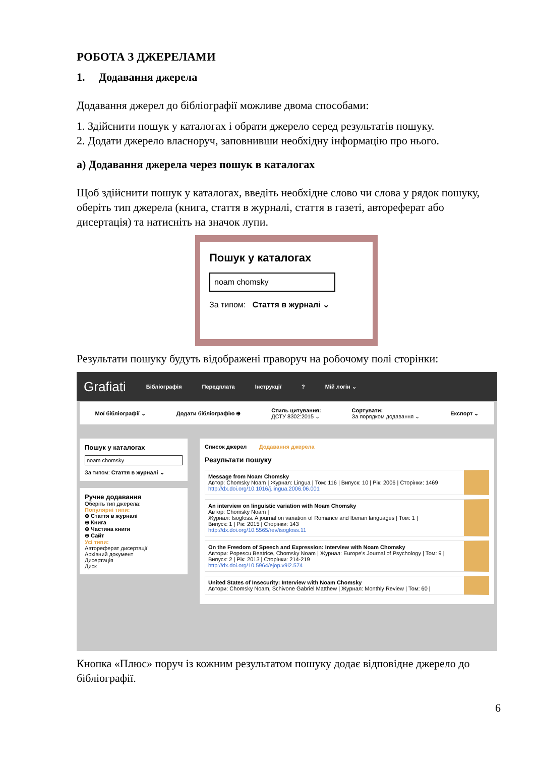РОБОТА З ДЖЕРЕЛАМИ
1. Додавання джерела
Додавання джерел до бібліографії можливе двома способами:
1. Здійснити пошук у каталогах і обрати джерело серед результатів пошуку.
2. Додати джерело власноруч, заповнивши необхідну інформацію про нього.
а) Додавання джерела через пошук в каталогах
Щоб здійснити пошук у каталогах, введіть необхідне слово чи слова у рядок пошуку, оберіть тип джерела (книга, стаття в журналі, стаття в газеті, автореферат або дисертація) та натисніть на значок лупи.
Пошук у каталогах
noam chomsky
За типом: Стаття в журналі ⌄
Результати пошуку будуть відображені праворуч на робочому полі сторінки:
Grafiati Бібліографія Передплата Інструкції? Мій логін ⌄
Мої бібліографії ⌄ Додати бібліографію ⊕ Стиль цитування:
ДСТУ 8302:2015 ⌄ Сортувати:
За порядком додавання ⌄ Експорт ⌄
Пошук у каталогах
noam chomsky
За типом: Стаття в журналі ⌄
Ручне додавання
Оберіть тип джерела:
Популярні типи:
⊕ Стаття в журналі
⊕ Книга
⊕ Частина книги
⊕ Сайт
Усі типи:
Автореферат дисертації
Архівний документ
Дисертація
Диск
Список джерел Додавання джерела
Результати пошуку
Message from Noam Chomsky
Автор: Chomsky Noam | Журнал: Lingua | Том: 116 | Випуск: 10 | Рік: 2006 | Сторінки: 1469
http://dx.doi.org/10.1016/j.lingua.2006.06.001
An interview on linguistic variation with Noam Chomsky
Автор: Chomsky Noam |
Журнал: Isogloss. A journal on variation of Romance and Iberian languages | Том: 1 |
Випуск: 1 | Рік: 2015 | Сторінки: 143
http://dx.doi.org/10.5565/rev/isogloss.11
On the Freedom of Speech and Expression: Interview with Noam Chomsky
Автори: Popescu Beatrice, Chomsky Noam | Журнал: Europe's Journal of Psychology | Том: 9 |
Випуск: 2 | Рік: 2013 | Сторінки: 214-219
http://dx.doi.org/10.5964/ejop.v9i2.574
United States of Insecurity: Interview with Noam Chomsky
Автори: Chomsky Noam, Schivone Gabriel Matthew | Журнал: Monthly Review | Том: 60 |
Кнопка «Плюс» поруч із кожним результатом пошуку додає відповідне джерело до бібліографії.
6